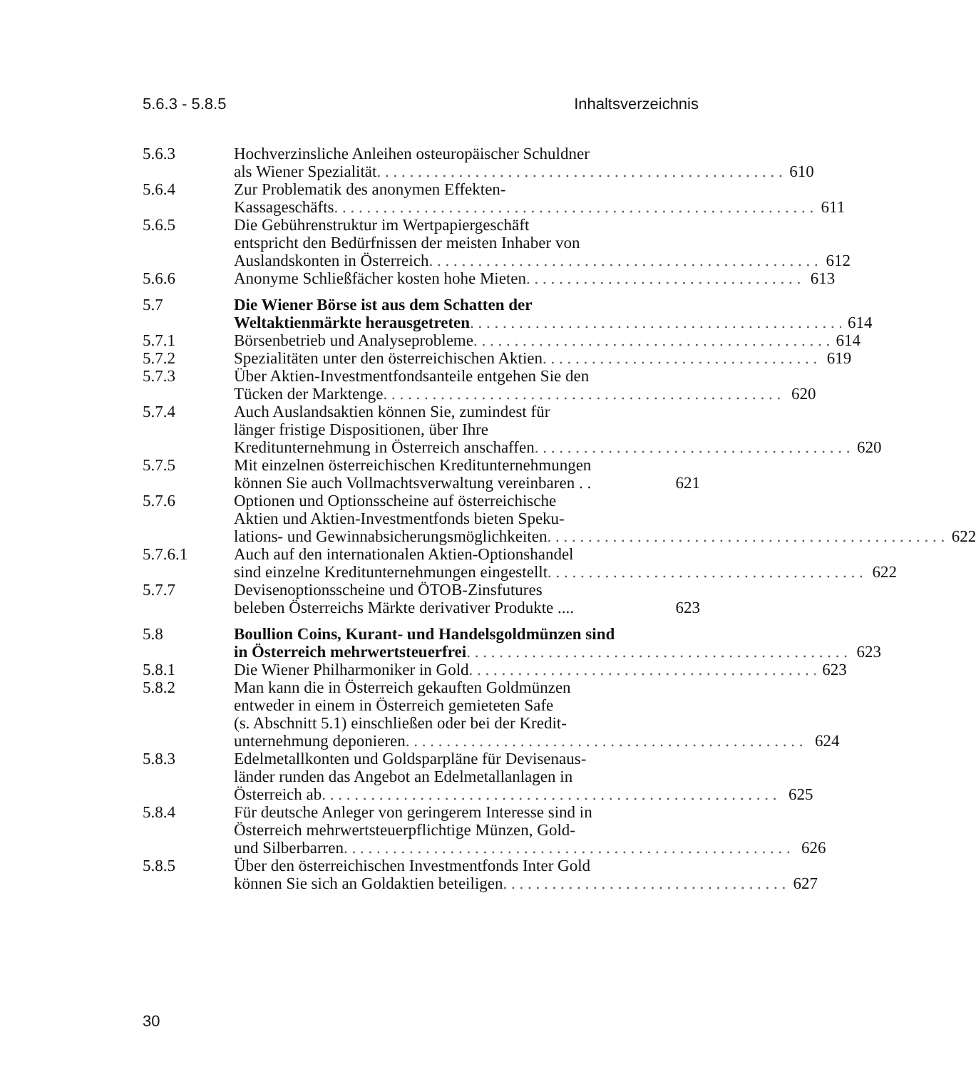5.6.3 - 5.8.5 Inhaltsverzeichnis
5.6.3 Hochverzinsliche Anleihen osteuropäischer Schuldner
als Wiener Spezialität 610
5.6.4 Zur Problematik des anonymen Effekten-
Kassageschäfts 611
5.6.5 Die Gebührenstruktur im Wertpapiergeschäft
entspricht den Bedürfnissen der meisten Inhaber von
Auslandskonten in Österreich 612
5.6.6 Anonyme Schließfächer kosten hohe Mieten 613
5.7 Die Wiener Börse ist aus dem Schatten der
Weltaktienmärkte herausgetreten 614
5.7.1 Börsenbetrieb und Analyseprobleme 614
5.7.2 Spezialitäten unter den österreichischen Aktien 619
5.7.3 Über Aktien-Investmentfondsanteile entgehen Sie den
Tücken der Marktenge 620
5.7.4 Auch Auslandsaktien können Sie, zumindest für
länger fristige Dispositionen, über Ihre
Kreditunternehmung in Österreich anschaffen 620
5.7.5 Mit einzelnen österreichischen Kreditunternehmungen
können Sie auch Vollmachtsverwaltung vereinbaren . . 621
5.7.6 Optionen und Optionsscheine auf österreichische
Aktien und Aktien-Investmentfonds bieten Speku-
lations- und Gewinnabsicherungsmöglichkeiten 622
5.7.6.1 Auch auf den internationalen Aktien-Optionshandel
sind einzelne Kreditunternehmungen eingestellt 622
5.7.7 Devisenoptionsscheine und ÖTOB-Zinsfutures
beleben Österreichs Märkte derivativer Produkte .... 623
5.8 Boullion Coins, Kurant- und Handelsgoldmünzen sind
in Österreich mehrwertsteuerfrei 623
5.8.1 Die Wiener Philharmoniker in Gold 623
5.8.2 Man kann die in Österreich gekauften Goldmünzen
entweder in einem in Österreich gemieteten Safe
(s. Abschnitt 5.1) einschließen oder bei der Kredit-
unternehmung deponieren 624
5.8.3 Edelmetallkonten und Goldsparpläne für Devisenaus-
länder runden das Angebot an Edelmetallanlagen in
Österreich ab 625
5.8.4 Für deutsche Anleger von geringerem Interesse sind in
Österreich mehrwertsteuerpflichtige Münzen, Gold-
und Silberbarren 626
5.8.5 Über den österreichischen Investmentfonds Inter Gold
können Sie sich an Goldaktien beteiligen 627
30